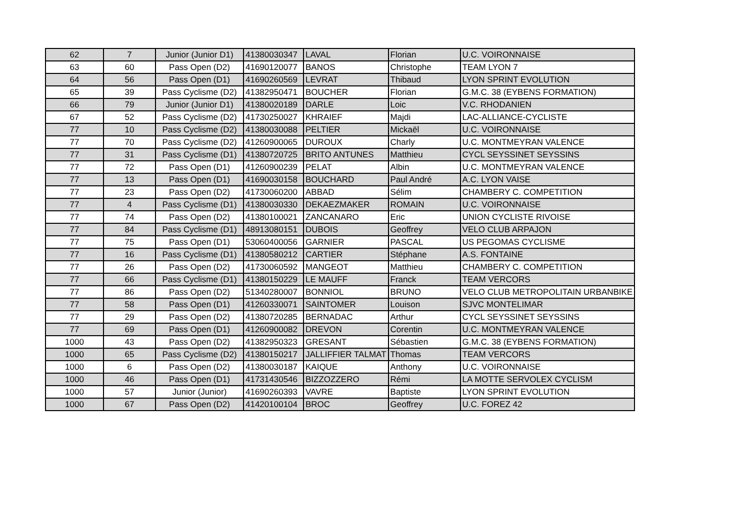| 62 | 7 | Junior (Junior D1) | 41380030347 | LAVAL | Florian | U.C. VOIRONNAISE |
| 63 | 60 | Pass Open (D2) | 41690120077 | BANOS | Christophe | TEAM LYON 7 |
| 64 | 56 | Pass Open (D1) | 41690260569 | LEVRAT | Thibaud | LYON SPRINT EVOLUTION |
| 65 | 39 | Pass Cyclisme (D2) | 41382950471 | BOUCHER | Florian | G.M.C. 38 (EYBENS FORMATION) |
| 66 | 79 | Junior (Junior D1) | 41380020189 | DARLE | Loic | V.C. RHODANIEN |
| 67 | 52 | Pass Cyclisme (D2) | 41730250027 | KHRAIEF | Majdi | LAC-ALLIANCE-CYCLISTE |
| 77 | 10 | Pass Cyclisme (D2) | 41380030088 | PELTIER | Mickaël | U.C. VOIRONNAISE |
| 77 | 70 | Pass Cyclisme (D2) | 41260900065 | DUROUX | Charly | U.C. MONTMEYRAN VALENCE |
| 77 | 31 | Pass Cyclisme (D1) | 41380720725 | BRITO ANTUNES | Matthieu | CYCL SEYSSINET SEYSSINS |
| 77 | 72 | Pass Open (D1) | 41260900239 | PELAT | Albin | U.C. MONTMEYRAN VALENCE |
| 77 | 13 | Pass Open (D1) | 41690030158 | BOUCHARD | Paul André | A.C. LYON VAISE |
| 77 | 23 | Pass Open (D2) | 41730060200 | ABBAD | Sélim | CHAMBERY C. COMPETITION |
| 77 | 4 | Pass Cyclisme (D1) | 41380030330 | DEKAEZMAKER | ROMAIN | U.C. VOIRONNAISE |
| 77 | 74 | Pass Open (D2) | 41380100021 | ZANCANARO | Eric | UNION CYCLISTE RIVOISE |
| 77 | 84 | Pass Cyclisme (D1) | 48913080151 | DUBOIS | Geoffrey | VELO CLUB ARPAJON |
| 77 | 75 | Pass Open (D1) | 53060400056 | GARNIER | PASCAL | US PEGOMAS CYCLISME |
| 77 | 16 | Pass Cyclisme (D1) | 41380580212 | CARTIER | Stéphane | A.S. FONTAINE |
| 77 | 26 | Pass Open (D2) | 41730060592 | MANGEOT | Matthieu | CHAMBERY C. COMPETITION |
| 77 | 66 | Pass Cyclisme (D1) | 41380150229 | LE MAUFF | Franck | TEAM VERCORS |
| 77 | 86 | Pass Open (D2) | 51340280007 | BONNIOL | BRUNO | VELO CLUB METROPOLITAIN URBANBIKE |
| 77 | 58 | Pass Open (D1) | 41260330071 | SAINTOMER | Louison | SJVC MONTELIMAR |
| 77 | 29 | Pass Open (D2) | 41380720285 | BERNADAC | Arthur | CYCL SEYSSINET SEYSSINS |
| 77 | 69 | Pass Open (D1) | 41260900082 | DREVON | Corentin | U.C. MONTMEYRAN VALENCE |
| 1000 | 43 | Pass Open (D2) | 41382950323 | GRESANT | Sébastien | G.M.C. 38 (EYBENS FORMATION) |
| 1000 | 65 | Pass Cyclisme (D2) | 41380150217 | JALLIFFIER TALMAT | Thomas | TEAM VERCORS |
| 1000 | 6 | Pass Open (D2) | 41380030187 | KAIQUE | Anthony | U.C. VOIRONNAISE |
| 1000 | 46 | Pass Open (D1) | 41731430546 | BIZZOZZERO | Rémi | LA MOTTE SERVOLEX CYCLISM |
| 1000 | 57 | Junior (Junior) | 41690260393 | VAVRE | Baptiste | LYON SPRINT EVOLUTION |
| 1000 | 67 | Pass Open (D2) | 41420100104 | BROC | Geoffrey | U.C. FOREZ 42 |